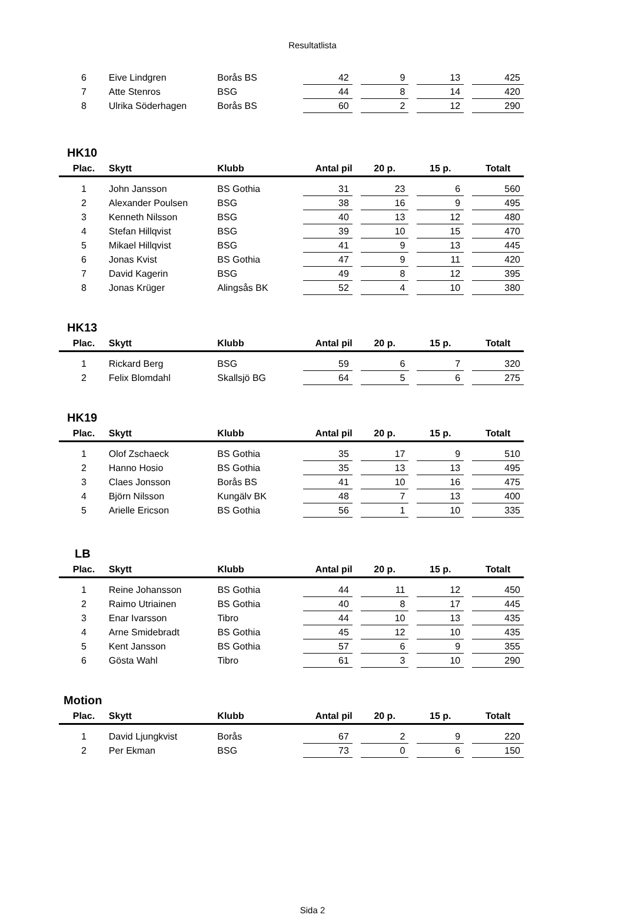Resultatlista
| 6 | Eive Lindgren | Borås BS | 42 | | 9 | | 13 | | 425 |
| 7 | Atte Stenros | BSG | 44 | | 8 | | 14 | | 420 |
| 8 | Ulrika Söderhagen | Borås BS | 60 | | 2 | | 12 | | 290 |
HK10
| Plac. | Skytt | Klubb | Antal pil | | 20 p. | | 15 p. | | Totalt |
| --- | --- | --- | --- | --- | --- | --- | --- | --- | --- |
| 1 | John Jansson | BS Gothia | 31 | | 23 | | 6 | | 560 |
| 2 | Alexander Poulsen | BSG | 38 | | 16 | | 9 | | 495 |
| 3 | Kenneth Nilsson | BSG | 40 | | 13 | | 12 | | 480 |
| 4 | Stefan Hillqvist | BSG | 39 | | 10 | | 15 | | 470 |
| 5 | Mikael Hillqvist | BSG | 41 | | 9 | | 13 | | 445 |
| 6 | Jonas Kvist | BS Gothia | 47 | | 9 | | 11 | | 420 |
| 7 | David Kagerin | BSG | 49 | | 8 | | 12 | | 395 |
| 8 | Jonas Krüger | Alingsås BK | 52 | | 4 | | 10 | | 380 |
HK13
| Plac. | Skytt | Klubb | Antal pil | | 20 p. | | 15 p. | | Totalt |
| --- | --- | --- | --- | --- | --- | --- | --- | --- | --- |
| 1 | Rickard Berg | BSG | 59 | | 6 | | 7 | | 320 |
| 2 | Felix Blomdahl | Skallsjö BG | 64 | | 5 | | 6 | | 275 |
HK19
| Plac. | Skytt | Klubb | Antal pil | | 20 p. | | 15 p. | | Totalt |
| --- | --- | --- | --- | --- | --- | --- | --- | --- | --- |
| 1 | Olof Zschaeck | BS Gothia | 35 | | 17 | | 9 | | 510 |
| 2 | Hanno Hosio | BS Gothia | 35 | | 13 | | 13 | | 495 |
| 3 | Claes Jonsson | Borås BS | 41 | | 10 | | 16 | | 475 |
| 4 | Björn Nilsson | Kungälv BK | 48 | | 7 | | 13 | | 400 |
| 5 | Arielle Ericson | BS Gothia | 56 | | 1 | | 10 | | 335 |
LB
| Plac. | Skytt | Klubb | Antal pil | | 20 p. | | 15 p. | | Totalt |
| --- | --- | --- | --- | --- | --- | --- | --- | --- | --- |
| 1 | Reine Johansson | BS Gothia | 44 | | 11 | | 12 | | 450 |
| 2 | Raimo Utriainen | BS Gothia | 40 | | 8 | | 17 | | 445 |
| 3 | Enar Ivarsson | Tibro | 44 | | 10 | | 13 | | 435 |
| 4 | Arne Smidebradt | BS Gothia | 45 | | 12 | | 10 | | 435 |
| 5 | Kent Jansson | BS Gothia | 57 | | 6 | | 9 | | 355 |
| 6 | Gösta Wahl | Tibro | 61 | | 3 | | 10 | | 290 |
Motion
| Plac. | Skytt | Klubb | Antal pil | | 20 p. | | 15 p. | | Totalt |
| --- | --- | --- | --- | --- | --- | --- | --- | --- | --- |
| 1 | David Ljungkvist | Borås | 67 | | 2 | | 9 | | 220 |
| 2 | Per Ekman | BSG | 73 | | 0 | | 6 | | 150 |
Sida 2